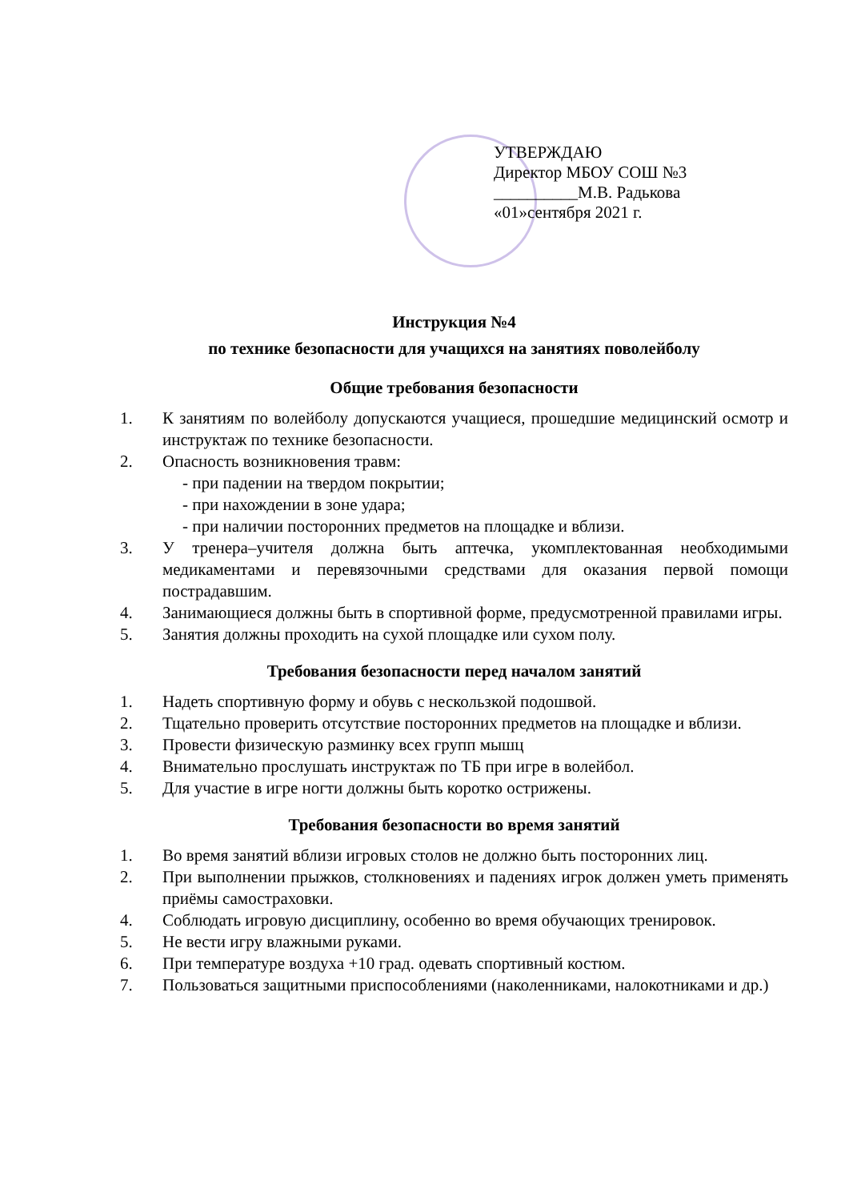УТВЕРЖДАЮ
Директор МБОУ СОШ №3
__________М.В. Радькова
«01»сентября 2021 г.
Инструкция №4
по технике безопасности для учащихся на занятиях поволейболу
Общие требования безопасности
1. К занятиям по волейболу допускаются учащиеся, прошедшие медицинский осмотр и инструктаж по технике безопасности.
2. Опасность возникновения травм:
- при падении на твердом покрытии;
- при нахождении в зоне удара;
- при наличии посторонних предметов на площадке и вблизи.
3. У тренера–учителя должна быть аптечка, укомплектованная необходимыми медикаментами и перевязочными средствами для оказания первой помощи пострадавшим.
4. Занимающиеся должны быть в спортивной форме, предусмотренной правилами игры.
5. Занятия должны проходить на сухой площадке или сухом полу.
Требования безопасности перед началом занятий
1. Надеть спортивную форму и обувь с нескользкой подошвой.
2. Тщательно проверить отсутствие посторонних предметов на площадке и вблизи.
3. Провести физическую разминку всех групп мышц
4. Внимательно прослушать инструктаж по ТБ при игре в волейбол.
5. Для участие в игре ногти должны быть коротко острижены.
Требования безопасности во время занятий
1. Во время занятий вблизи игровых столов не должно быть посторонних лиц.
2. При выполнении прыжков, столкновениях и падениях игрок должен уметь применять приёмы самостраховки.
4. Соблюдать игровую дисциплину, особенно во время обучающих тренировок.
5. Не вести игру влажными руками.
6. При температуре воздуха +10 град. одевать спортивный костюм.
7. Пользоваться защитными приспособлениями (наколенниками, налокотниками и др.)